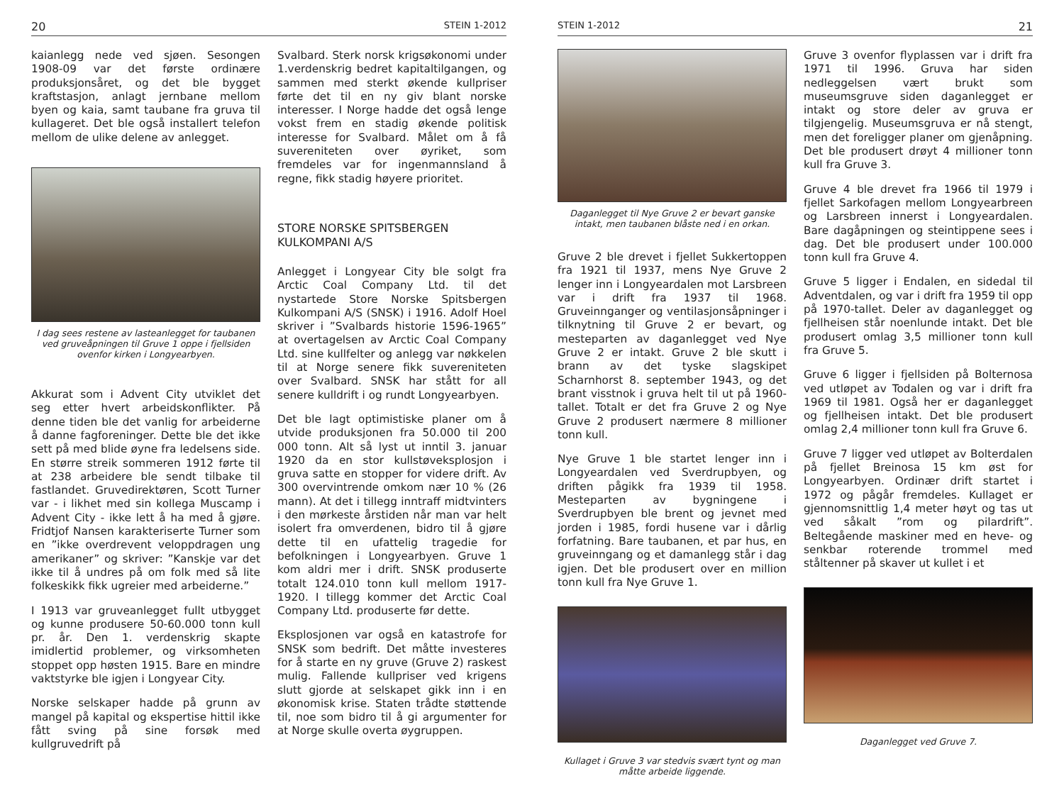20 STEIN 1-2012
kaianlegg nede ved sjøen. Sesongen 1908-09 var det første ordinære produksjonsåret, og det ble bygget kraftstasjon, anlagt jernbane mellom byen og kaia, samt taubane fra gruva til kullageret. Det ble også installert telefon mellom de ulike delene av anlegget.
I dag sees restene av lasteanlegget for taubanen ved gruveåpningen til Gruve 1 oppe i fjellsiden ovenfor kirken i Longyearbyen.
Akkurat som i Advent City utviklet det seg etter hvert arbeidskonflikter. På denne tiden ble det vanlig for arbeiderne å danne fagforeninger. Dette ble det ikke sett på med blide øyne fra ledelsens side. En større streik sommeren 1912 førte til at 238 arbeidere ble sendt tilbake til fastlandet. Gruvedirektøren, Scott Turner var - i likhet med sin kollega Muscamp i Advent City - ikke lett å ha med å gjøre. Fridtjof Nansen karakteriserte Turner som en ”ikke overdrevent veloppdragen ung amerikaner” og skriver: ”Kanskje var det ikke til å undres på om folk med så lite folkeskikk fikk ugreier med arbeiderne.”
I 1913 var gruveanlegget fullt utbygget og kunne produsere 50-60.000 tonn kull pr. år. Den 1. verdenskrig skapte imidlertid problemer, og virksomheten stoppet opp høsten 1915. Bare en mindre vaktstyrke ble igjen i Longyear City.
Norske selskaper hadde på grunn av mangel på kapital og ekspertise hittil ikke fått sving på sine forsøk med kullgruvedrift på
Svalbard. Sterk norsk krigsøkonomi under 1.verdenskrig bedret kapitaltilgangen, og sammen med sterkt økende kullpriser førte det til en ny giv blant norske interesser. I Norge hadde det også lenge vokst frem en stadig økende politisk interesse for Svalbard. Målet om å få suvereniteten over øyriket, som fremdeles var for ingenmannsland å regne, fikk stadig høyere prioritet.
STORE NORSKE SPITSBERGEN
KULKOMPANI A/S
Anlegget i Longyear City ble solgt fra Arctic Coal Company Ltd. til det nystartede Store Norske Spitsbergen Kulkompani A/S (SNSK) i 1916. Adolf Hoel skriver i ”Svalbards historie 1596-1965” at overtagelsen av Arctic Coal Company Ltd. sine kullfelter og anlegg var nøkkelen til at Norge senere fikk suvereniteten over Svalbard. SNSK har stått for all senere kulldrift i og rundt Longyearbyen.
Det ble lagt optimistiske planer om å utvide produksjonen fra 50.000 til 200 000 tonn. Alt så lyst ut inntil 3. januar 1920 da en stor kullstøveksplosjon i gruva satte en stopper for videre drift. Av 300 overvintrende omkom nær 10 % (26 mann). At det i tillegg inntraff midtvinters i den mørkeste årstiden når man var helt isolert fra omverdenen, bidro til å gjøre dette til en ufattelig tragedie for befolkningen i Longyearbyen. Gruve 1 kom aldri mer i drift. SNSK produserte totalt 124.010 tonn kull mellom 1917-1920. I tillegg kommer det Arctic Coal Company Ltd. produserte før dette.
Eksplosjonen var også en katastrofe for SNSK som bedrift. Det måtte investeres for å starte en ny gruve (Gruve 2) raskest mulig. Fallende kullpriser ved krigens slutt gjorde at selskapet gikk inn i en økonomisk krise. Staten trådte støttende til, noe som bidro til å gi argumenter for at Norge skulle overta øygruppen.
STEIN 1-2012 21
Daganlegget til Nye Gruve 2 er bevart ganske intakt, men taubanen blåste ned i en orkan.
Gruve 2 ble drevet i fjellet Sukkertoppen fra 1921 til 1937, mens Nye Gruve 2 lenger inn i Longyeardalen mot Larsbreen var i drift fra 1937 til 1968. Gruveinnganger og ventilasjonsåpninger i tilknytning til Gruve 2 er bevart, og mesteparten av daganlegget ved Nye Gruve 2 er intakt. Gruve 2 ble skutt i brann av det tyske slagskipet Scharnhorst 8. september 1943, og det brant visstnok i gruva helt til ut på 1960-tallet. Totalt er det fra Gruve 2 og Nye Gruve 2 produsert nærmere 8 millioner tonn kull.
Nye Gruve 1 ble startet lenger inn i Longyeardalen ved Sverdrupbyen, og driften pågikk fra 1939 til 1958. Mesteparten av bygningene i Sverdrupbyen ble brent og jevnet med jorden i 1985, fordi husene var i dårlig forfatning. Bare taubanen, et par hus, en gruveinngang og et damanlegg står i dag igjen. Det ble produsert over en million tonn kull fra Nye Gruve 1.
Kullaget i Gruve 3 var stedvis svært tynt og man måtte arbeide liggende.
Gruve 3 ovenfor flyplassen var i drift fra 1971 til 1996. Gruva har siden nedleggelsen vært brukt som museumsgruve siden daganlegget er intakt og store deler av gruva er tilgjengelig. Museumsgruva er nå stengt, men det foreligger planer om gjenåpning. Det ble produsert drøyt 4 millioner tonn kull fra Gruve 3.
Gruve 4 ble drevet fra 1966 til 1979 i fjellet Sarkofagen mellom Longyearbreen og Larsbreen innerst i Longyeardalen. Bare dagåpningen og steintippene sees i dag. Det ble produsert under 100.000 tonn kull fra Gruve 4.
Gruve 5 ligger i Endalen, en sidedal til Adventdalen, og var i drift fra 1959 til opp på 1970-tallet. Deler av daganlegget og fjellheisen står noenlunde intakt. Det ble produsert omlag 3,5 millioner tonn kull fra Gruve 5.
Gruve 6 ligger i fjellsiden på Bolternosa ved utløpet av Todalen og var i drift fra 1969 til 1981. Også her er daganlegget og fjellheisen intakt. Det ble produsert omlag 2,4 millioner tonn kull fra Gruve 6.
Gruve 7 ligger ved utløpet av Bolterdalen på fjellet Breinosa 15 km øst for Longyearbyen. Ordinær drift startet i 1972 og pågår fremdeles. Kullaget er gjennomsnittlig 1,4 meter høyt og tas ut ved såkalt ”rom og pilardrift”. Beltegående maskiner med en heve- og senkbar roterende trommel med ståltenner på skaver ut kullet i et
Daganlegget ved Gruve 7.